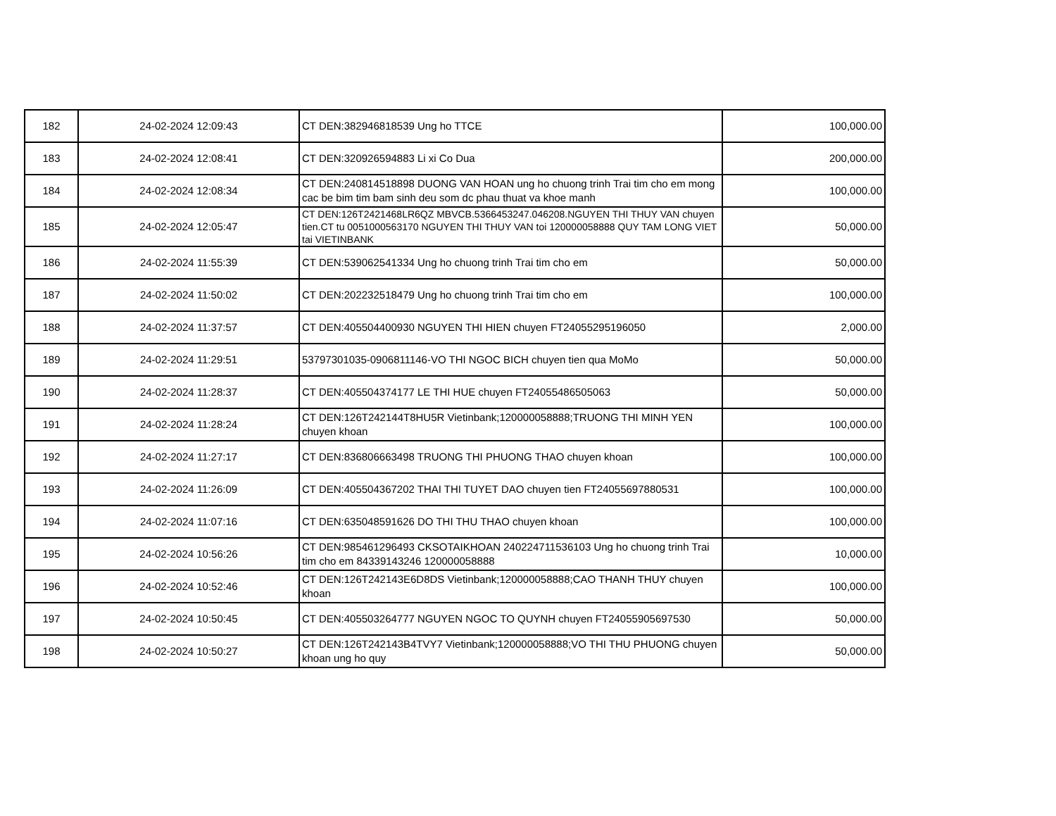| 182 | 24-02-2024 12:09:43 | CT DEN:382946818539 Ung ho TTCE | 100,000.00 |
| 183 | 24-02-2024 12:08:41 | CT DEN:320926594883 Li xi Co Dua | 200,000.00 |
| 184 | 24-02-2024 12:08:34 | CT DEN:240814518898 DUONG VAN HOAN ung ho chuong trinh Trai tim cho em mong cac be bim tim bam sinh deu som dc phau thuat va khoe manh | 100,000.00 |
| 185 | 24-02-2024 12:05:47 | CT DEN:126T2421468LR6QZ MBVCB.5366453247.046208.NGUYEN THI THUY VAN chuyen tien.CT tu 0051000563170 NGUYEN THI THUY VAN toi 120000058888 QUY TAM LONG VIET tai VIETINBANK | 50,000.00 |
| 186 | 24-02-2024 11:55:39 | CT DEN:539062541334 Ung ho chuong trinh Trai tim cho em | 50,000.00 |
| 187 | 24-02-2024 11:50:02 | CT DEN:202232518479 Ung ho chuong trinh Trai tim cho em | 100,000.00 |
| 188 | 24-02-2024 11:37:57 | CT DEN:405504400930 NGUYEN THI HIEN chuyen FT24055295196050 | 2,000.00 |
| 189 | 24-02-2024 11:29:51 | 53797301035-0906811146-VO THI NGOC BICH chuyen tien qua MoMo | 50,000.00 |
| 190 | 24-02-2024 11:28:37 | CT DEN:405504374177 LE THI HUE chuyen FT24055486505063 | 50,000.00 |
| 191 | 24-02-2024 11:28:24 | CT DEN:126T242144T8HU5R Vietinbank;120000058888;TRUONG THI MINH YEN chuyen khoan | 100,000.00 |
| 192 | 24-02-2024 11:27:17 | CT DEN:836806663498 TRUONG THI PHUONG THAO chuyen khoan | 100,000.00 |
| 193 | 24-02-2024 11:26:09 | CT DEN:405504367202 THAI THI TUYET DAO chuyen tien FT24055697880531 | 100,000.00 |
| 194 | 24-02-2024 11:07:16 | CT DEN:635048591626 DO THI THU THAO chuyen khoan | 100,000.00 |
| 195 | 24-02-2024 10:56:26 | CT DEN:985461296493 CKSOTAIKHOAN 240224711536103 Ung ho chuong trinh Trai tim cho em 84339143246 120000058888 | 10,000.00 |
| 196 | 24-02-2024 10:52:46 | CT DEN:126T242143E6D8DS Vietinbank;120000058888;CAO THANH THUY chuyen khoan | 100,000.00 |
| 197 | 24-02-2024 10:50:45 | CT DEN:405503264777 NGUYEN NGOC TO QUYNH chuyen FT24055905697530 | 50,000.00 |
| 198 | 24-02-2024 10:50:27 | CT DEN:126T242143B4TVY7 Vietinbank;120000058888;VO THI THU PHUONG chuyen khoan ung ho quy | 50,000.00 |